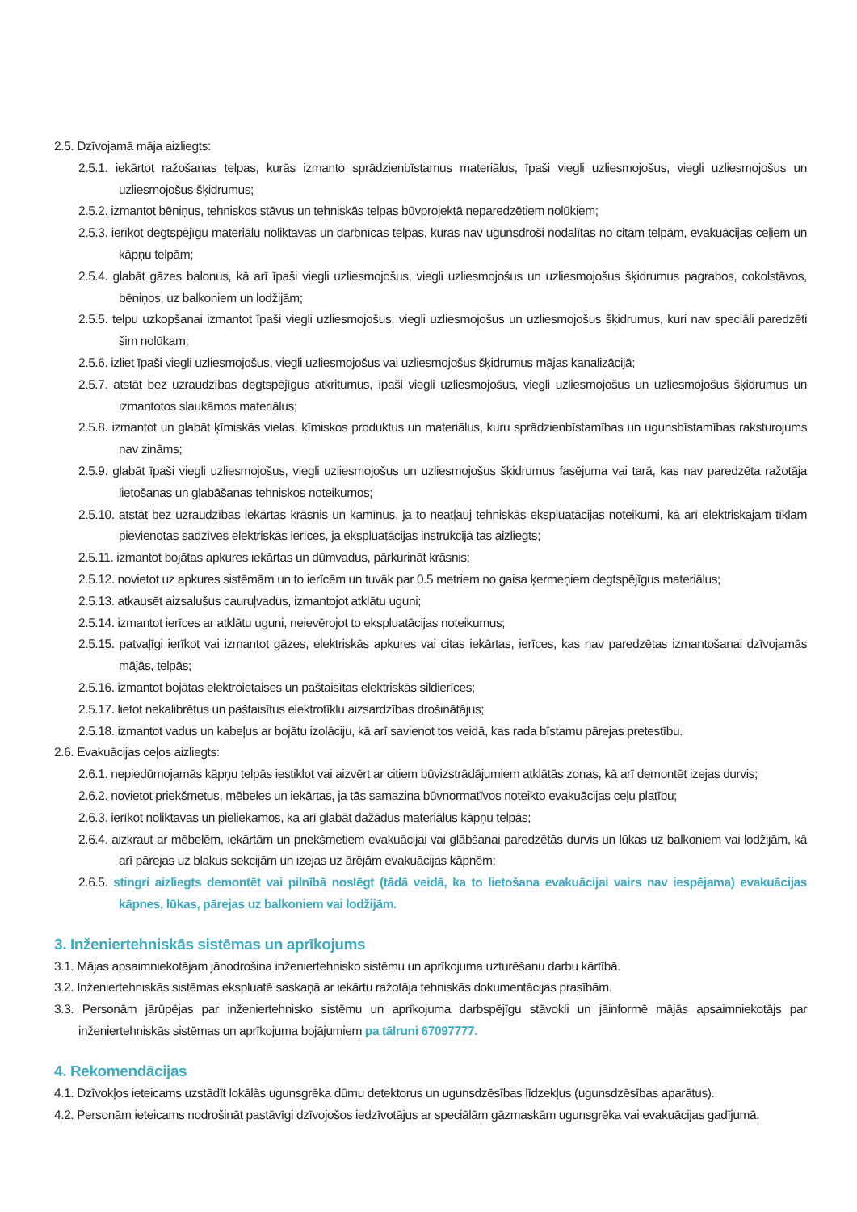2.5. Dzīvojamā māja aizliegts:
2.5.1. iekārtot ražošanas telpas, kurās izmanto sprādzienbīstamus materiālus, īpaši viegli uzliesmojošus, viegli uzliesmojošus un uzliesmojošus šķidrumus;
2.5.2. izmantot bēniņus, tehniskos stāvus un tehniskās telpas būvprojektā neparedzētiem nolūkiem;
2.5.3. ierīkot degtspējīgu materiālu noliktavas un darbnīcas telpas, kuras nav ugunsdroši nodalītas no citām telpām, evakuācijas ceļiem un kāpņu telpām;
2.5.4. glabāt gāzes balonus, kā arī īpaši viegli uzliesmojošus, viegli uzliesmojošus un uzliesmojošus šķidrumus pagrabos, cokolstāvos, bēniņos, uz balkoniem un lodžijām;
2.5.5. telpu uzkopšanai izmantot īpaši viegli uzliesmojošus, viegli uzliesmojošus un uzliesmojošus šķidrumus, kuri nav speciāli paredzēti šim nolūkam;
2.5.6. izliet īpaši viegli uzliesmojošus, viegli uzliesmojošus vai uzliesmojošus šķidrumus mājas kanalizācijā;
2.5.7. atstāt bez uzraudzības degtspējīgus atkritumus, īpaši viegli uzliesmojošus, viegli uzliesmojošus un uzliesmojošus šķidrumus un izmantotos slaukāmos materiālus;
2.5.8. izmantot un glabāt ķīmiskās vielas, ķīmiskos produktus un materiālus, kuru sprādzienbīstamības un ugunsbīstamības raksturojums nav zināms;
2.5.9. glabāt īpaši viegli uzliesmojošus, viegli uzliesmojošus un uzliesmojošus šķidrumus fasējuma vai tarā, kas nav paredzēta ražotāja lietošanas un glabāšanas tehniskos noteikumos;
2.5.10. atstāt bez uzraudzības iekārtas krāsnis un kamīnus, ja to neatļauj tehniskās ekspluatācijas noteikumi, kā arī elektriskajam tīklam pievienotas sadzīves elektriskās ierīces, ja ekspluatācijas instrukcijā tas aizliegts;
2.5.11. izmantot bojātas apkures iekārtas un dūmvadus, pārkurināt krāsnis;
2.5.12. novietot uz apkures sistēmām un to ierīcēm un tuvāk par 0.5 metriem no gaisa ķermeņiem degtspējīgus materiālus;
2.5.13. atkausēt aizsalušus cauruļvadus, izmantojot atklātu uguni;
2.5.14. izmantot ierīces ar atklātu uguni, neievērojot to ekspluatācijas noteikumus;
2.5.15. patvaļīgi ierīkot vai izmantot gāzes, elektriskās apkures vai citas iekārtas, ierīces, kas nav paredzētas izmantošanai dzīvojamās mājās, telpās;
2.5.16. izmantot bojātas elektroietaises un paštaisītas elektriskās sildierīces;
2.5.17. lietot nekalibrētus un paštaisītus elektrotīklu aizsardzības drošinātājus;
2.5.18. izmantot vadus un kabeļus ar bojātu izolāciju, kā arī savienot tos veidā, kas rada bīstamu pārejas pretestību.
2.6. Evakuācijas ceļos aizliegts:
2.6.1. nepiedūmojamās kāpņu telpās iestiklot vai aizvērt ar citiem būvizstrādājumiem atklātās zonas, kā arī demontēt izejas durvis;
2.6.2. novietot priekšmetus, mēbeles un iekārtas, ja tās samazina būvnormatīvos noteikto evakuācijas ceļu platību;
2.6.3. ierīkot noliktavas un pieliekamos, ka arī glabāt dažādus materiālus kāpņu telpās;
2.6.4. aizkraut ar mēbelēm, iekārtām un priekšmetiem evakuācijai vai glābšanai paredzētās durvis un lūkas uz balkoniem vai lodžijām, kā arī pārejas uz blakus sekcijām un izejas uz ārējām evakuācijas kāpnēm;
2.6.5. stingri aizliegts demontēt vai pilnībā noslēgt (tādā veidā, ka to lietošana evakuācijai vairs nav iespējama) evakuācijas kāpnes, lūkas, pārejas uz balkoniem vai lodžijām.
3. Inženiertehniskās sistēmas un aprīkojums
3.1. Mājas apsaimniekotājam jānodrošina inženiertehnisko sistēmu un aprīkojuma uzturēšanu darbu kārtībā.
3.2. Inženiertehniskās sistēmas ekspluatē saskaņā ar iekārtu ražotāja tehniskās dokumentācijas prasībām.
3.3. Personām jārūpējas par inženiertehnisko sistēmu un aprīkojuma darbspējīgu stāvokli un jāinformē mājās apsaimniekotājs par inženiertehniskās sistēmas un aprīkojuma bojājumiem pa tālruni 67097777.
4. Rekomendācijas
4.1. Dzīvokļos ieteicams uzstādīt lokālās ugunsgrēka dūmu detektorus un ugunsdzēsības līdzekļus (ugunsdzēsības aparātus).
4.2. Personām ieteicams nodrošināt pastāvīgi dzīvojošos iedzīvotājus ar speciālām gāzmaskām ugunsgrēka vai evakuācijas gadījumā.